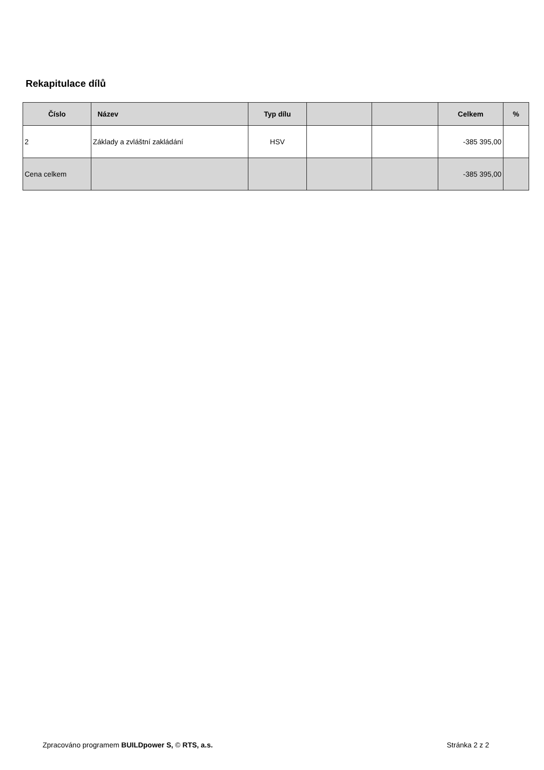Rekapitulace dílů
| Číslo | Název | Typ dílu | | | Celkem | % |
| --- | --- | --- | --- | --- | --- | --- |
| 2 | Základy a zvláštní zakládání | HSV | | | -385 395,00 | |
| Cena celkem | | | | | -385 395,00 | |
Zpracováno programem BUILDpower S, © RTS, a.s. Stránka 2 z 2